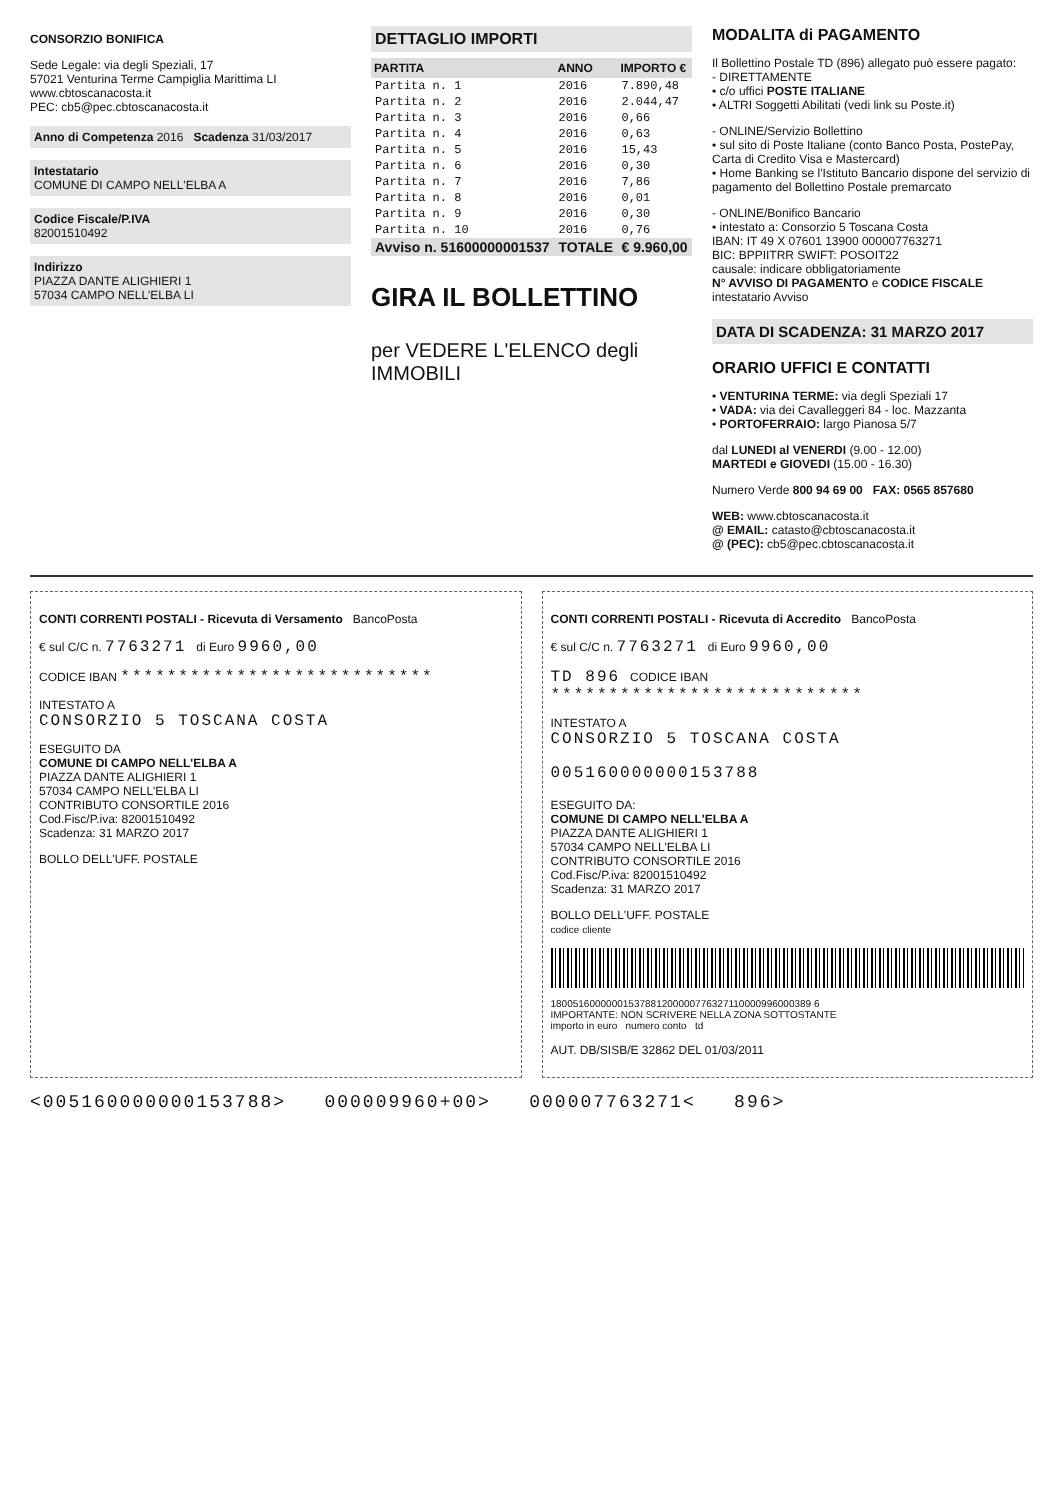CONSORZIO BONIFICA
Sede Legale: via degli Speziali, 17
57021 Venturina Terme Campiglia Marittima LI
www.cbtoscanacosta.it
PEC: cb5@pec.cbtoscanacosta.it
Anno di Competenza 2016 Scadenza 31/03/2017
Intestatario
COMUNE DI CAMPO NELL'ELBA A
Codice Fiscale/P.IVA
82001510492
Indirizzo
PIAZZA DANTE ALIGHIERI 1
57034 CAMPO NELL'ELBA LI
DETTAGLIO IMPORTI
| PARTITA | ANNO | IMPORTO € |
| --- | --- | --- |
| Partita n. 1 | 2016 | 7.890,48 |
| Partita n. 2 | 2016 | 2.044,47 |
| Partita n. 3 | 2016 | 0,66 |
| Partita n. 4 | 2016 | 0,63 |
| Partita n. 5 | 2016 | 15,43 |
| Partita n. 6 | 2016 | 0,30 |
| Partita n. 7 | 2016 | 7,86 |
| Partita n. 8 | 2016 | 0,01 |
| Partita n. 9 | 2016 | 0,30 |
| Partita n. 10 | 2016 | 0,76 |
| Avviso n. 51600000001537 | TOTALE | € 9.960,00 |
GIRA IL BOLLETTINO
per VEDERE L'ELENCO degli IMMOBILI
MODALITA di PAGAMENTO
Il Bollettino Postale TD (896) allegato può essere pagato:
- DIRETTAMENTE
• c/o uffici POSTE ITALIANE
• ALTRI Soggetti Abilitati (vedi link su Poste.it)
- ONLINE/Servizio Bollettino
• sul sito di Poste Italiane (conto Banco Posta, PostePay, Carta di Credito Visa e Mastercard)
• Home Banking se l'Istituto Bancario dispone del servizio di pagamento del Bollettino Postale premarcato
- ONLINE/Bonifico Bancario
• intestato a: Consorzio 5 Toscana Costa
IBAN: IT 49 X 07601 13900 000007763271
BIC: BPPIITRR SWIFT: POSOIT22
causale: indicare obbligatoriamente
N° AVVISO DI PAGAMENTO e CODICE FISCALE intestatario Avviso
DATA DI SCADENZA: 31 MARZO 2017
ORARIO UFFICI E CONTATTI
• VENTURINA TERME: via degli Speziali 17
• VADA: via dei Cavalleggeri 84 - loc. Mazzanta
• PORTOFERRAIO: largo Pianosa 5/7
dal LUNEDI al VENERDI (9.00 - 12.00)
MARTEDI e GIOVEDI (15.00 - 16.30)
Numero Verde 800 94 69 00 FAX: 0565 857680
WEB: www.cbtoscanacosta.it
@ EMAIL: catasto@cbtoscanacosta.it
@ (PEC): cb5@pec.cbtoscanacosta.it
CONTI CORRENTI POSTALI - Ricevuta di Versamento BancoPosta
€ sul C/C n. 7763271 di Euro 9960,00
CODICE IBAN ***************************
INTESTATO A
CONSORZIO 5 TOSCANA COSTA
ESEGUITO DA
COMUNE DI CAMPO NELL'ELBA A
PIAZZA DANTE ALIGHIERI 1
57034 CAMPO NELL'ELBA LI
CONTRIBUTO CONSORTILE 2016
Cod.Fisc/P.iva: 82001510492
Scadenza: 31 MARZO 2017
BOLLO DELL'UFF. POSTALE
CONTI CORRENTI POSTALI - Ricevuta di Accredito BancoPosta
€ sul C/C n. 7763271 di Euro 9960,00
TD 896 CODICE IBAN ***************************
INTESTATO A
CONSORZIO 5 TOSCANA COSTA
005160000000153788
ESEGUITO DA:
COMUNE DI CAMPO NELL'ELBA A
PIAZZA DANTE ALIGHIERI 1
57034 CAMPO NELL'ELBA LI
CONTRIBUTO CONSORTILE 2016
Cod.Fisc/P.iva: 82001510492
Scadenza: 31 MARZO 2017
BOLLO DELL'UFF. POSTALE
codice cliente
18005160000001537881200000776327110000996000389 6
IMPORTANTE: NON SCRIVERE NELLA ZONA SOTTOSTANTE
importo in euro numero conto td
AUT. DB/SISB/E 32862 DEL 01/03/2011
<005160000000153788> 000009960+00> 000007763271< 896>